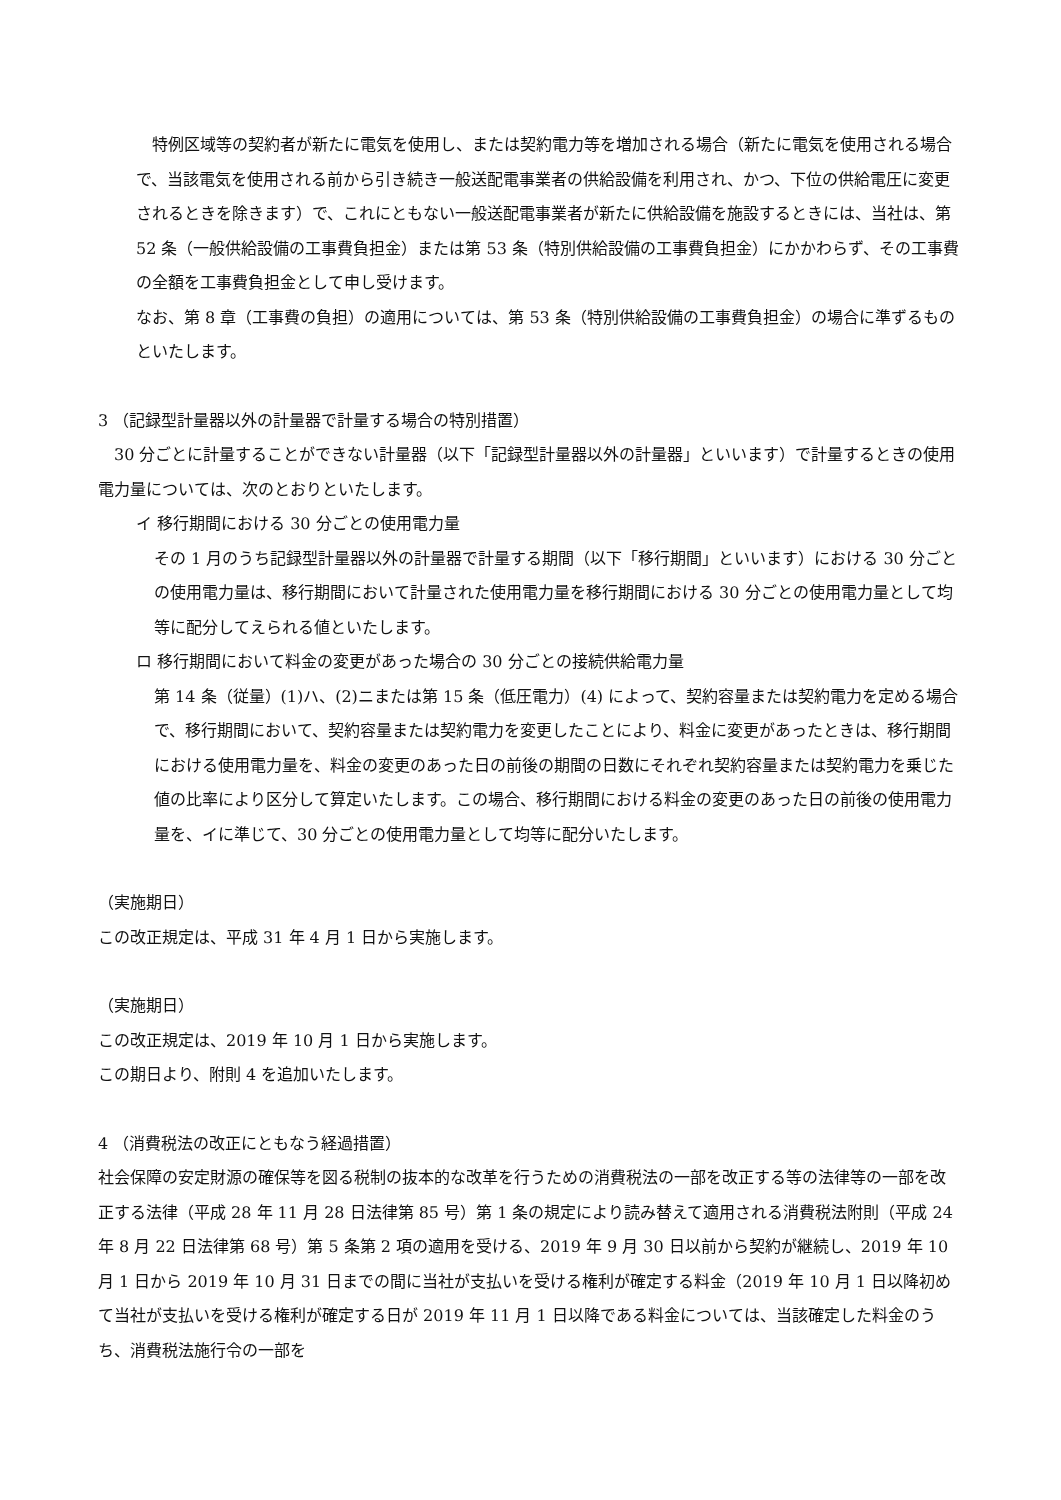特例区域等の契約者が新たに電気を使用し、または契約電力等を増加される場合（新たに電気を使用される場合で、当該電気を使用される前から引き続き一般送配電事業者の供給設備を利用され、かつ、下位の供給電圧に変更されるときを除きます）で、これにともない一般送配電事業者が新たに供給設備を施設するときには、当社は、第 52 条（一般供給設備の工事費負担金）または第 53 条（特別供給設備の工事費負担金）にかかわらず、その工事費の全額を工事費負担金として申し受けます。
なお、第 8 章（工事費の負担）の適用については、第 53 条（特別供給設備の工事費負担金）の場合に準ずるものといたします。
3 （記録型計量器以外の計量器で計量する場合の特別措置）
　30 分ごとに計量することができない計量器（以下「記録型計量器以外の計量器」といいます）で計量するときの使用電力量については、次のとおりといたします。
イ 移行期間における 30 分ごとの使用電力量
その 1 月のうち記録型計量器以外の計量器で計量する期間（以下「移行期間」といいます）における 30 分ごとの使用電力量は、移行期間において計量された使用電力量を移行期間における 30 分ごとの使用電力量として均等に配分してえられる値といたします。
ロ 移行期間において料金の変更があった場合の 30 分ごとの接続供給電力量
第 14 条（従量）(1)ハ、(2)ニまたは第 15 条（低圧電力）(4) によって、契約容量または契約電力を定める場合で、移行期間において、契約容量または契約電力を変更したことにより、料金に変更があったときは、移行期間における使用電力量を、料金の変更のあった日の前後の期間の日数にそれぞれ契約容量または契約電力を乗じた値の比率により区分して算定いたします。この場合、移行期間における料金の変更のあった日の前後の使用電力量を、イに準じて、30 分ごとの使用電力量として均等に配分いたします。
（実施期日）
この改正規定は、平成 31 年 4 月 1 日から実施します。
（実施期日）
この改正規定は、2019 年 10 月 1 日から実施します。
この期日より、附則 4 を追加いたします。
4 （消費税法の改正にともなう経過措置）
社会保障の安定財源の確保等を図る税制の抜本的な改革を行うための消費税法の一部を改正する等の法律等の一部を改正する法律（平成 28 年 11 月 28 日法律第 85 号）第 1 条の規定により読み替えて適用される消費税法附則（平成 24 年 8 月 22 日法律第 68 号）第 5 条第 2 項の適用を受ける、2019 年 9 月 30 日以前から契約が継続し、2019 年 10 月 1 日から 2019 年 10 月 31 日までの間に当社が支払いを受ける権利が確定する料金（2019 年 10 月 1 日以降初めて当社が支払いを受ける権利が確定する日が 2019 年 11 月 1 日以降である料金については、当該確定した料金のうち、消費税法施行令の一部を